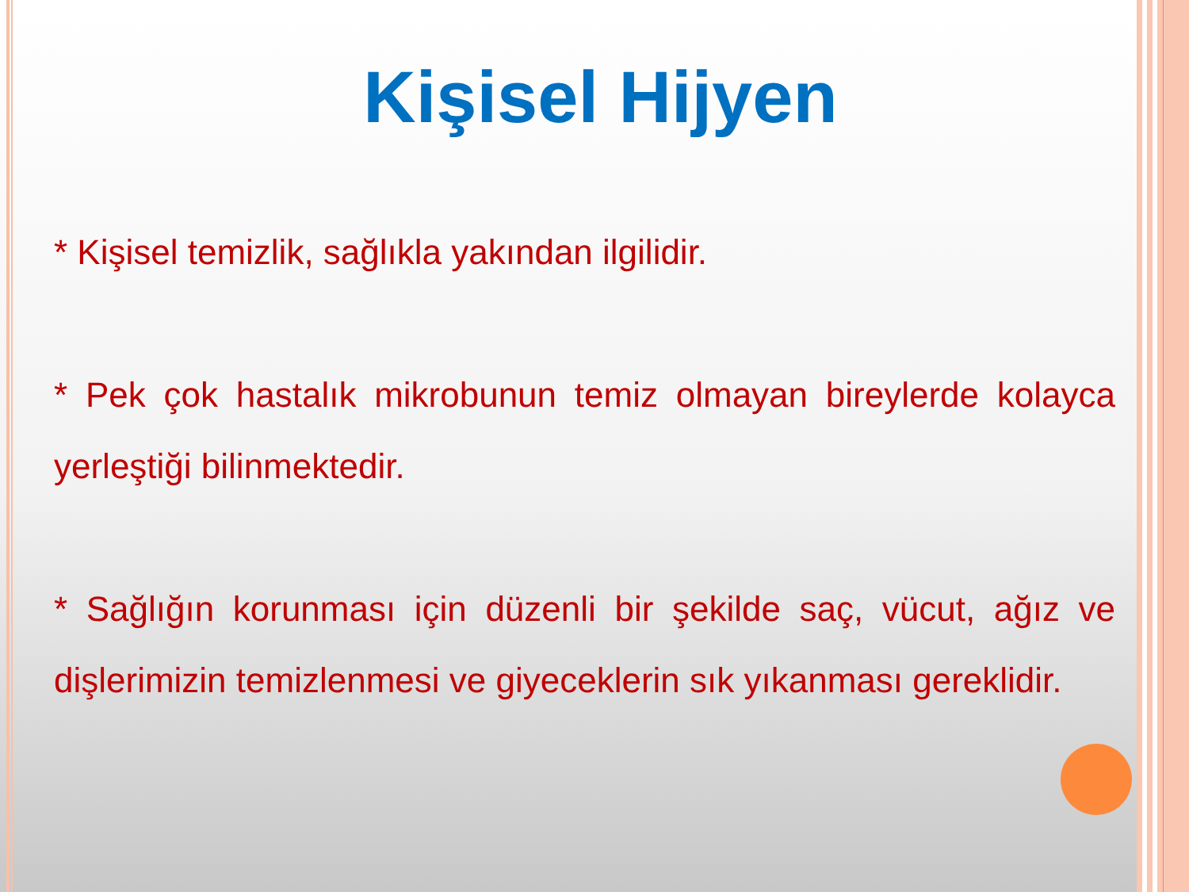Kişisel Hijyen
* Kişisel temizlik, sağlıkla yakından ilgilidir.
* Pek çok hastalık mikrobunun temiz olmayan bireylerde kolayca yerleştiği bilinmektedir.
* Sağlığın korunması için düzenli bir şekilde saç, vücut, ağız ve dişlerimizin temizlenmesi ve giyeceklerin sık yıkanması gereklidir.